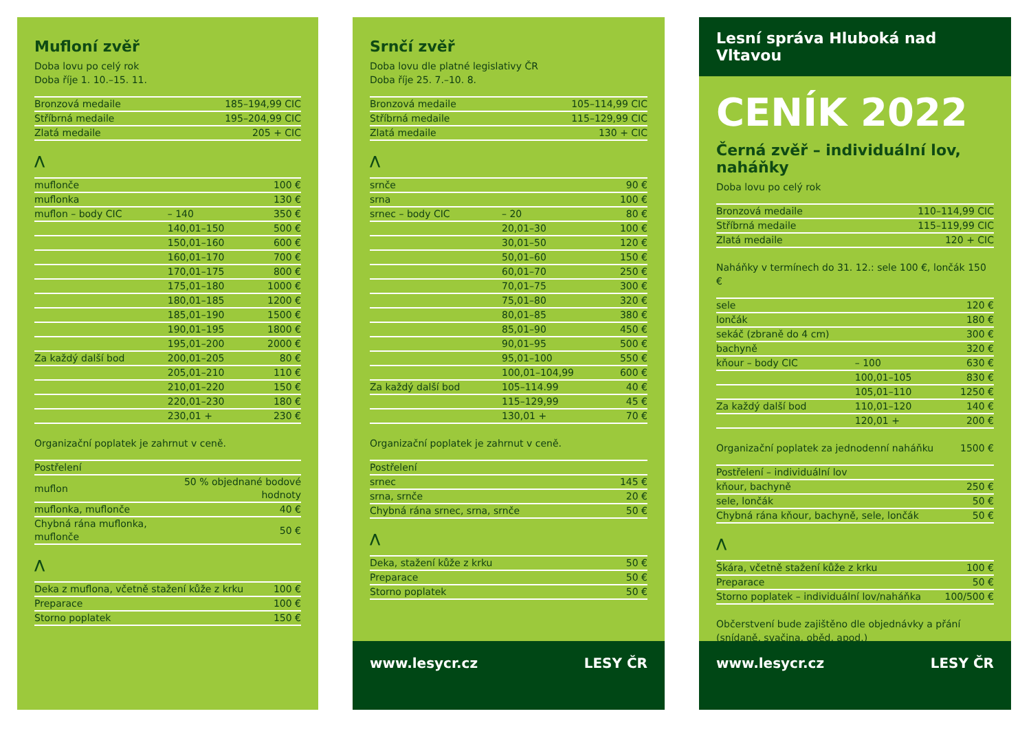Mufloní zvěř
Doba lovu po celý rok
Doba říje 1. 10.–15. 11.
| Bronzová medaile | 185–194,99 CIC |
| Stříbrná medaile | 195–204,99 CIC |
| Zlatá medaile | 205 + CIC |
⋀
| muflonče | | 100 € |
| muflonka | | 130 € |
| muflon – body CIC | – 140 | 350 € |
| | 140,01–150 | 500 € |
| | 150,01–160 | 600 € |
| | 160,01–170 | 700 € |
| | 170,01–175 | 800 € |
| | 175,01–180 | 1000 € |
| | 180,01–185 | 1200 € |
| | 185,01–190 | 1500 € |
| | 190,01–195 | 1800 € |
| | 195,01–200 | 2000 € |
| Za každý další bod | 200,01–205 | 80 € |
| | 205,01–210 | 110 € |
| | 210,01–220 | 150 € |
| | 220,01–230 | 180 € |
| | 230,01 + | 230 € |
Organizační poplatek je zahrnut v ceně.
| Postřelení | |
| muflon | 50 % objednané bodové hodnoty |
| muflonka, muflonče | 40 € |
| Chybná rána muflonka, muflonče | 50 € |
⋀
| Deka z muflona, včetně stažení kůže z krku | 100 € |
| Preparace | 100 € |
| Storno poplatek | 150 € |
Srnčí zvěř
Doba lovu dle platné legislativy ČR
Doba říje 25. 7.–10. 8.
| Bronzová medaile | 105–114,99 CIC |
| Stříbrná medaile | 115–129,99 CIC |
| Zlatá medaile | 130 + CIC |
⋀
| srnče | | 90 € |
| srna | | 100 € |
| srnec – body CIC | – 20 | 80 € |
| | 20,01–30 | 100 € |
| | 30,01–50 | 120 € |
| | 50,01–60 | 150 € |
| | 60,01–70 | 250 € |
| | 70,01–75 | 300 € |
| | 75,01–80 | 320 € |
| | 80,01–85 | 380 € |
| | 85,01–90 | 450 € |
| | 90,01–95 | 500 € |
| | 95,01–100 | 550 € |
| | 100,01–104,99 | 600 € |
| Za každý další bod | 105–114.99 | 40 € |
| | 115–129,99 | 45 € |
| | 130,01 + | 70 € |
Organizační poplatek je zahrnut v ceně.
| Postřelení | |
| srnec | 145 € |
| srna, srnče | 20 € |
| Chybná rána srnec, srna, srnče | 50 € |
⋀
| Deka, stažení kůže z krku | 50 € |
| Preparace | 50 € |
| Storno poplatek | 50 € |
www.lesycr.cz LESY ČR
Lesní správa Hluboká nad Vltavou
CENÍK 2022
Černá zvěř – individuální lov, naháňky
Doba lovu po celý rok
| Bronzová medaile | 110–114,99 CIC |
| Stříbrná medaile | 115–119,99 CIC |
| Zlatá medaile | 120 + CIC |
Naháňky v termínech do 31. 12.: sele 100 €, lončák 150 €
| sele | | 120 € |
| lončák | | 180 € |
| sekáč (zbraně do 4 cm) | | 300 € |
| bachyně | | 320 € |
| kňour – body CIC | – 100 | 630 € |
| | 100,01–105 | 830 € |
| | 105,01–110 | 1250 € |
| Za každý další bod | 110,01–120 | 140 € |
| | 120,01 + | 200 € |
Organizační poplatek za jednodenní naháňku 1500 €
| Postřelení – individuální lov | |
| kňour, bachyně | 250 € |
| sele, lončák | 50 € |
| Chybná rána kňour, bachyně, sele, lončák | 50 € |
⋀
| Škára, včetně stažení kůže z krku | 100 € |
| Preparace | 50 € |
| Storno poplatek – individuální lov/naháňka | 100/500 € |
Občerstvení bude zajištěno dle objednávky a přání
(snídaně, svačina, oběd, apod.)
www.lesycr.cz LESY ČR